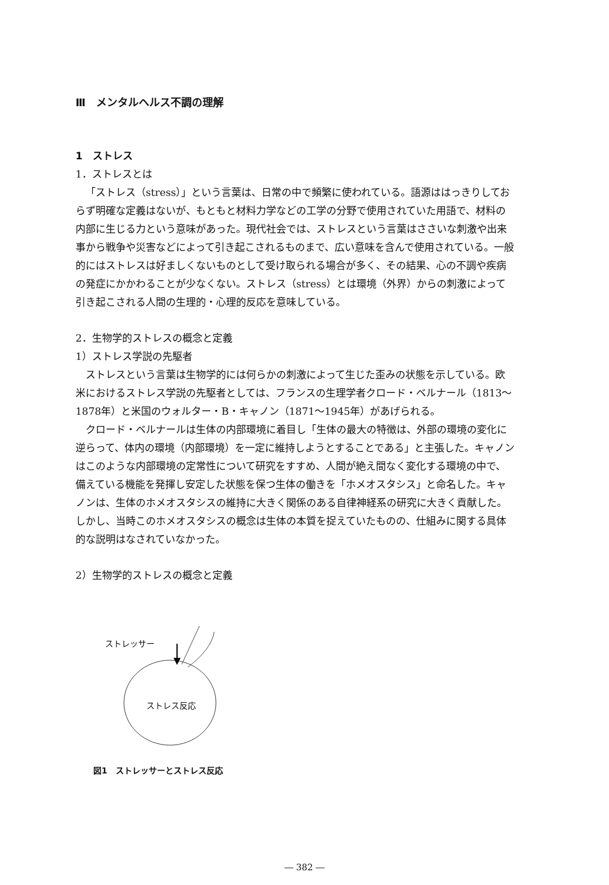Ⅲ　メンタルヘルス不調の理解
1　ストレス
1．ストレスとは
「ストレス（stress）」という言葉は、日常の中で頻繁に使われている。語源ははっきりしておらず明確な定義はないが、もともと材料力学などの工学の分野で使用されていた用語で、材料の内部に生じる力という意味があった。現代社会では、ストレスという言葉はささいな刺激や出来事から戦争や災害などによって引き起こされるものまで、広い意味を含んで使用されている。一般的にはストレスは好ましくないものとして受け取られる場合が多く、その結果、心の不調や疾病の発症にかかわることが少なくない。ストレス（stress）とは環境（外界）からの刺激によって引き起こされる人間の生理的・心理的反応を意味している。
2．生物学的ストレスの概念と定義
1）ストレス学説の先駆者
ストレスという言葉は生物学的には何らかの刺激によって生じた歪みの状態を示している。欧米におけるストレス学説の先駆者としては、フランスの生理学者クロード・ベルナール（1813～1878年）と米国のウォルター・B・キャノン（1871～1945年）があげられる。
クロード・ベルナールは生体の内部環境に着目し「生体の最大の特徴は、外部の環境の変化に逆らって、体内の環境（内部環境）を一定に維持しようとすることである」と主張した。キャノンはこのような内部環境の定常性について研究をすすめ、人間が絶え間なく変化する環境の中で、備えている機能を発揮し安定した状態を保つ生体の働きを「ホメオスタシス」と命名した。キャノンは、生体のホメオスタシスの維持に大きく関係のある自律神経系の研究に大きく貢献した。しかし、当時このホメオスタシスの概念は生体の本質を捉えていたものの、仕組みに関する具体的な説明はなされていなかった。
2）生物学的ストレスの概念と定義
ストレッサー
ストレス反応
図1　ストレッサーとストレス反応
― 382 ―